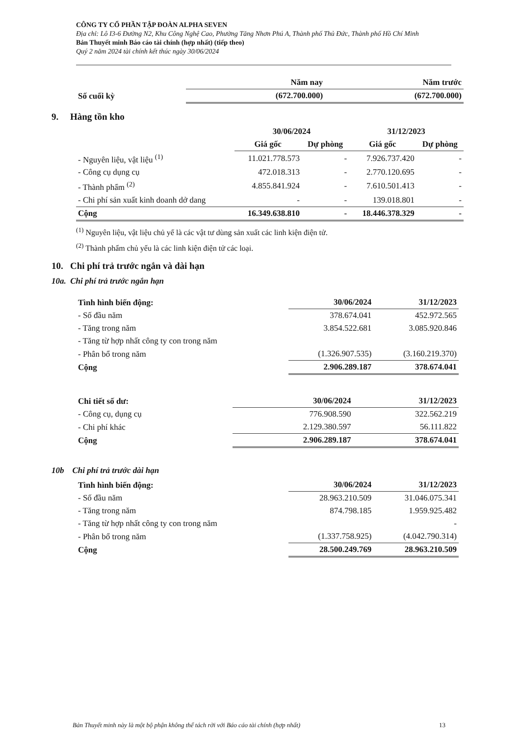CÔNG TY CỔ PHẦN TẬP ĐOÀN ALPHA SEVEN
Địa chỉ: Lô I3-6 Đường N2, Khu Công Nghệ Cao, Phường Tăng Nhơn Phú A, Thành phố Thủ Đức, Thành phố Hồ Chí Minh
Bản Thuyết minh Báo cáo tài chính (hợp nhất) (tiếp theo)
Quý 2 năm 2024 tài chính kết thúc ngày 30/06/2024
| | Năm nay | Năm trước |
| --- | --- | --- |
| Số cuối kỳ | (672.700.000) | (672.700.000) |
9. Hàng tồn kho
| | 30/06/2024 | | 31/12/2023 | |
| --- | --- | --- | --- | --- |
| | Giá gốc | Dự phòng | Giá gốc | Dự phòng |
| - Nguyên liệu, vật liệu <sup>(1)</sup> | 11.021.778.573 | - | 7.926.737.420 | - |
| - Công cụ dụng cụ | 472.018.313 | - | 2.770.120.695 | - |
| - Thành phẩm <sup>(2)</sup> | 4.855.841.924 | - | 7.610.501.413 | - |
| - Chi phí sản xuất kinh doanh dở dang | - | - | 139.018.801 | - |
| Cộng | 16.349.638.810 | - | 18.446.378.329 | - |
<sup>(1)</sup> Nguyên liệu, vật liệu chủ yế là các vật tư dùng sản xuất các linh kiện điện tử.
<sup>(2)</sup> Thành phẩm chủ yếu là các linh kiện điện tử các loại.
10. Chi phí trả trước ngắn và dài hạn
10a. Chi phí trả trước ngắn hạn
| Tình hình biến động: | 30/06/2024 | 31/12/2023 |
| - Số đầu năm | 378.674.041 | 452.972.565 |
| - Tăng trong năm | 3.854.522.681 | 3.085.920.846 |
| - Tăng từ hợp nhất công ty con trong năm | | |
| - Phân bổ trong năm | (1.326.907.535) | (3.160.219.370) |
| Cộng | 2.906.289.187 | 378.674.041 |
| Chi tiết số dư: | 30/06/2024 | 31/12/2023 |
| - Công cụ, dụng cụ | 776.908.590 | 322.562.219 |
| - Chi phí khác | 2.129.380.597 | 56.111.822 |
| Cộng | 2.906.289.187 | 378.674.041 |
10b Chi phí trả trước dài hạn
| Tình hình biến động: | 30/06/2024 | 31/12/2023 |
| - Số đầu năm | 28.963.210.509 | 31.046.075.341 |
| - Tăng trong năm | 874.798.185 | 1.959.925.482 |
| - Tăng từ hợp nhất công ty con trong năm | | - |
| - Phân bổ trong năm | (1.337.758.925) | (4.042.790.314) |
| Cộng | 28.500.249.769 | 28.963.210.509 |
Bản Thuyết minh này là một bộ phận không thể tách rời với Báo cáo tài chính (hợp nhất) 13